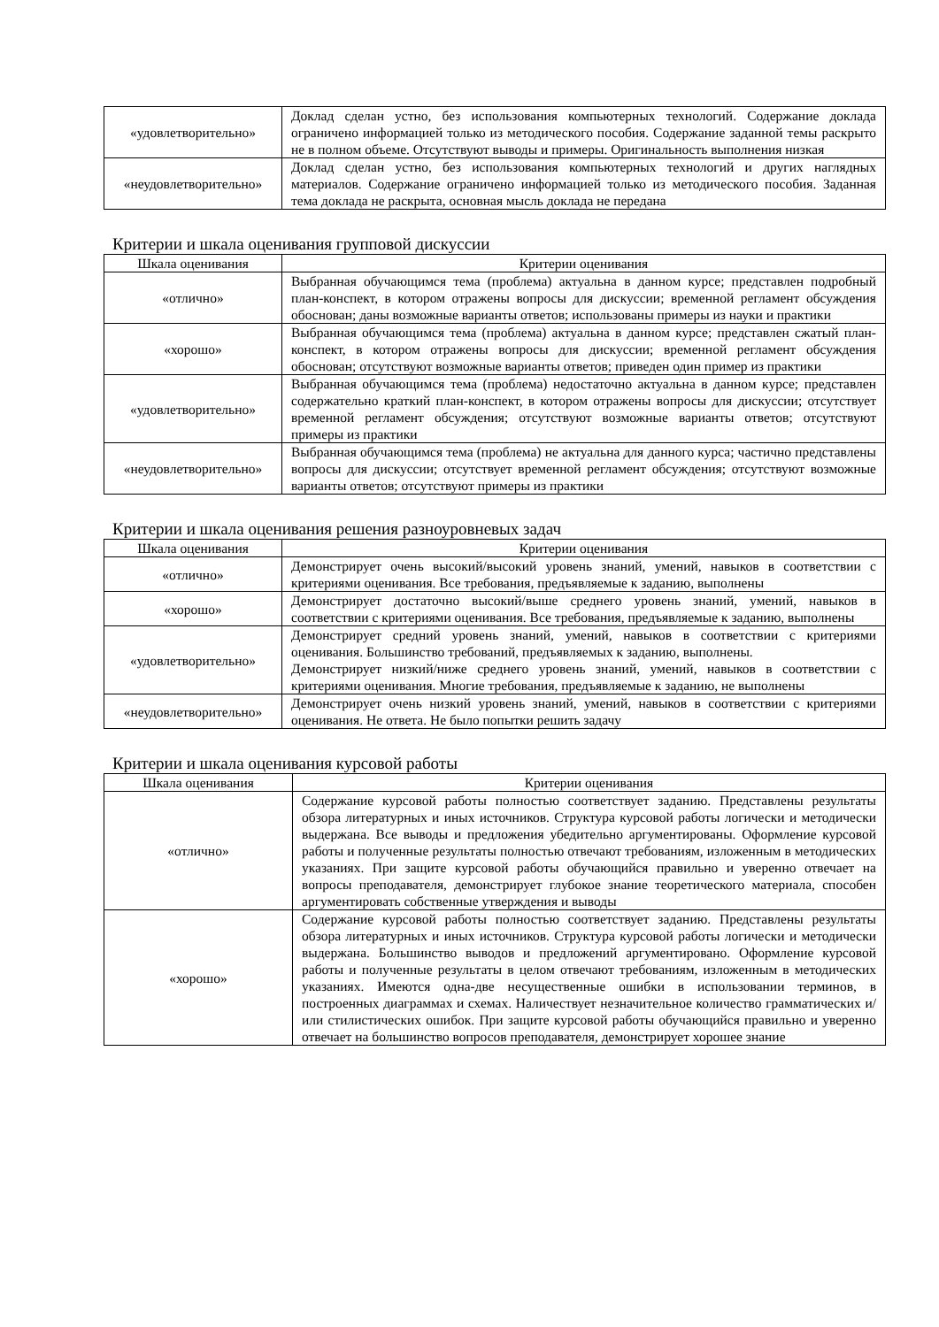| «удовлетворительно» | Доклад сделан устно, без использования компьютерных технологий. Содержание доклада ограничено информацией только из методического пособия. Содержание заданной темы раскрыто не в полном объеме. Отсутствуют выводы и примеры. Оригинальность выполнения низкая |
| «неудовлетворительно» | Доклад сделан устно, без использования компьютерных технологий и других наглядных материалов. Содержание ограничено информацией только из методического пособия. Заданная тема доклада не раскрыта, основная мысль доклада не передана |
Критерии и шкала оценивания групповой дискуссии
| Шкала оценивания | Критерии оценивания |
| --- | --- |
| «отлично» | Выбранная обучающимся тема (проблема) актуальна в данном курсе; представлен подробный план-конспект, в котором отражены вопросы для дискуссии; временной регламент обсуждения обоснован; даны возможные варианты ответов; использованы примеры из науки и практики |
| «хорошо» | Выбранная обучающимся тема (проблема) актуальна в данном курсе; представлен сжатый план-конспект, в котором отражены вопросы для дискуссии; временной регламент обсуждения обоснован; отсутствуют возможные варианты ответов; приведен один пример из практики |
| «удовлетворительно» | Выбранная обучающимся тема (проблема) недостаточно актуальна в данном курсе; представлен содержательно краткий план-конспект, в котором отражены вопросы для дискуссии; отсутствует временной регламент обсуждения; отсутствуют возможные варианты ответов; отсутствуют примеры из практики |
| «неудовлетворительно» | Выбранная обучающимся тема (проблема) не актуальна для данного курса; частично представлены вопросы для дискуссии; отсутствует временной регламент обсуждения; отсутствуют возможные варианты ответов; отсутствуют примеры из практики |
Критерии и шкала оценивания решения разноуровневых задач
| Шкала оценивания | Критерии оценивания |
| --- | --- |
| «отлично» | Демонстрирует очень высокий/высокий уровень знаний, умений, навыков в соответствии с критериями оценивания. Все требования, предъявляемые к заданию, выполнены |
| «хорошо» | Демонстрирует достаточно высокий/выше среднего уровень знаний, умений, навыков в соответствии с критериями оценивания. Все требования, предъявляемые к заданию, выполнены |
| «удовлетворительно» | Демонстрирует средний уровень знаний, умений, навыков в соответствии с критериями оценивания. Большинство требований, предъявляемых к заданию, выполнены. Демонстрирует низкий/ниже среднего уровень знаний, умений, навыков в соответствии с критериями оценивания. Многие требования, предъявляемые к заданию, не выполнены |
| «неудовлетворительно» | Демонстрирует очень низкий уровень знаний, умений, навыков в соответствии с критериями оценивания. Не ответа. Не было попытки решить задачу |
Критерии и шкала оценивания курсовой работы
| Шкала оценивания | Критерии оценивания |
| --- | --- |
| «отлично» | Содержание курсовой работы полностью соответствует заданию. Представлены результаты обзора литературных и иных источников. Структура курсовой работы логически и методически выдержана. Все выводы и предложения убедительно аргументированы. Оформление курсовой работы и полученные результаты полностью отвечают требованиям, изложенным в методических указаниях. При защите курсовой работы обучающийся правильно и уверенно отвечает на вопросы преподавателя, демонстрирует глубокое знание теоретического материала, способен аргументировать собственные утверждения и выводы |
| «хорошо» | Содержание курсовой работы полностью соответствует заданию. Представлены результаты обзора литературных и иных источников. Структура курсовой работы логически и методически выдержана. Большинство выводов и предложений аргументировано. Оформление курсовой работы и полученные результаты в целом отвечают требованиям, изложенным в методических указаниях. Имеются одна-две несущественные ошибки в использовании терминов, в построенных диаграммах и схемах. Наличествует незначительное количество грамматических и/или стилистических ошибок. При защите курсовой работы обучающийся правильно и уверенно отвечает на большинство вопросов преподавателя, демонстрирует хорошее знание |